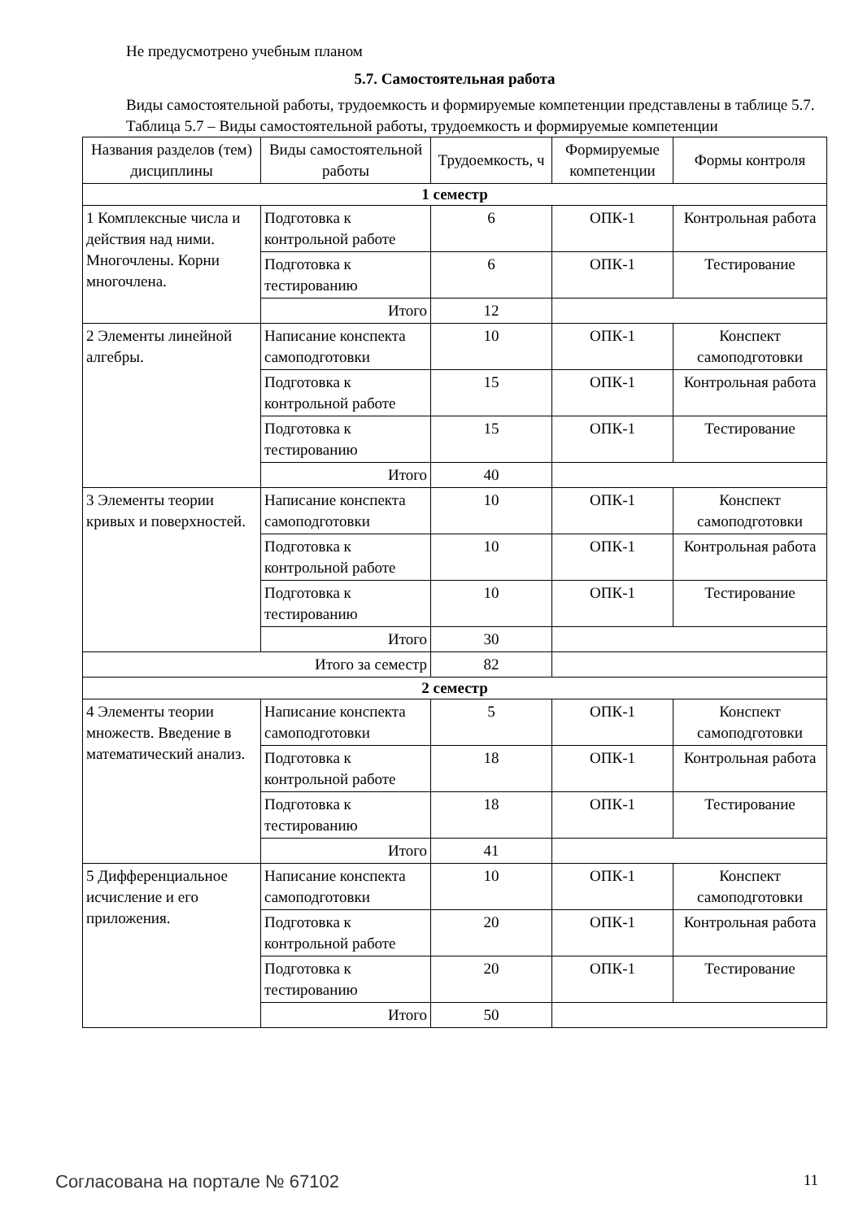Не предусмотрено учебным планом
5.7. Самостоятельная работа
Виды самостоятельной работы, трудоемкость и формируемые компетенции представлены в таблице 5.7.
Таблица 5.7 – Виды самостоятельной работы, трудоемкость и формируемые компетенции
| Названия разделов (тем) дисциплины | Виды самостоятельной работы | Трудоемкость, ч | Формируемые компетенции | Формы контроля |
| --- | --- | --- | --- | --- |
| 1 семестр | | | | |
| 1 Комплексные числа и действия над ними. Многочлены. Корни многочлена. | Подготовка к контрольной работе | 6 | ОПК-1 | Контрольная работа |
| | Подготовка к тестированию | 6 | ОПК-1 | Тестирование |
| | Итого | 12 | | |
| 2 Элементы линейной алгебры. | Написание конспекта самоподготовки | 10 | ОПК-1 | Конспект самоподготовки |
| | Подготовка к контрольной работе | 15 | ОПК-1 | Контрольная работа |
| | Подготовка к тестированию | 15 | ОПК-1 | Тестирование |
| | Итого | 40 | | |
| 3 Элементы теории кривых и поверхностей. | Написание конспекта самоподготовки | 10 | ОПК-1 | Конспект самоподготовки |
| | Подготовка к контрольной работе | 10 | ОПК-1 | Контрольная работа |
| | Подготовка к тестированию | 10 | ОПК-1 | Тестирование |
| | Итого | 30 | | |
| Итого за семестр | | 82 | | |
| 2 семестр | | | | |
| 4 Элементы теории множеств. Введение в математический анализ. | Написание конспекта самоподготовки | 5 | ОПК-1 | Конспект самоподготовки |
| | Подготовка к контрольной работе | 18 | ОПК-1 | Контрольная работа |
| | Подготовка к тестированию | 18 | ОПК-1 | Тестирование |
| | Итого | 41 | | |
| 5 Дифференциальное исчисление и его приложения. | Написание конспекта самоподготовки | 10 | ОПК-1 | Конспект самоподготовки |
| | Подготовка к контрольной работе | 20 | ОПК-1 | Контрольная работа |
| | Подготовка к тестированию | 20 | ОПК-1 | Тестирование |
| | Итого | 50 | | |
Согласована на портале № 67102 11